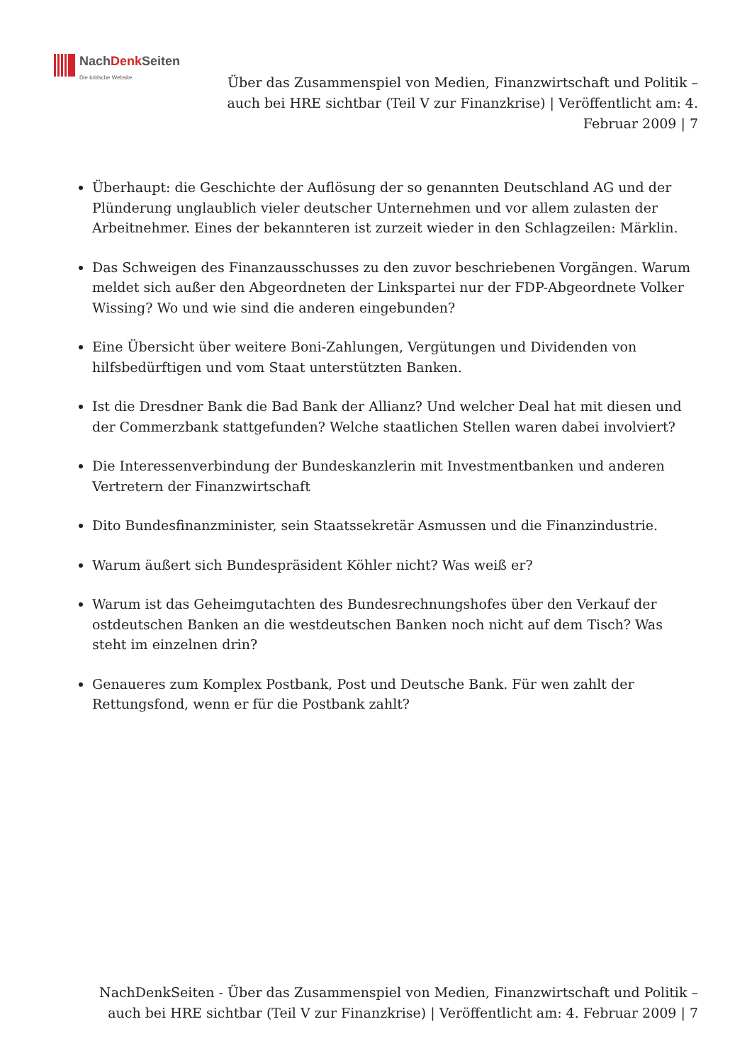NachDenk Seiten
Die kritische Website
Über das Zusammenspiel von Medien, Finanzwirtschaft und Politik – auch bei HRE sichtbar (Teil V zur Finanzkrise) | Veröffentlicht am: 4. Februar 2009 | 7
Überhaupt: die Geschichte der Auflösung der so genannten Deutschland AG und der Plünderung unglaublich vieler deutscher Unternehmen und vor allem zulasten der Arbeitnehmer. Eines der bekannteren ist zurzeit wieder in den Schlagzeilen: Märklin.
Das Schweigen des Finanzausschusses zu den zuvor beschriebenen Vorgängen. Warum meldet sich außer den Abgeordneten der Linkspartei nur der FDP-Abgeordnete Volker Wissing? Wo und wie sind die anderen eingebunden?
Eine Übersicht über weitere Boni-Zahlungen, Vergütungen und Dividenden von hilfsbedürftigen und vom Staat unterstützten Banken.
Ist die Dresdner Bank die Bad Bank der Allianz? Und welcher Deal hat mit diesen und der Commerzbank stattgefunden? Welche staatlichen Stellen waren dabei involviert?
Die Interessenverbindung der Bundeskanzlerin mit Investmentbanken und anderen Vertretern der Finanzwirtschaft
Dito Bundesfinanzminister, sein Staatssekretär Asmussen und die Finanzindustrie.
Warum äußert sich Bundespräsident Köhler nicht? Was weiß er?
Warum ist das Geheimgutachten des Bundesrechnungshofes über den Verkauf der ostdeutschen Banken an die westdeutschen Banken noch nicht auf dem Tisch? Was steht im einzelnen drin?
Genaueres zum Komplex Postbank, Post und Deutsche Bank. Für wen zahlt der Rettungsfond, wenn er für die Postbank zahlt?
NachDenkSeiten - Über das Zusammenspiel von Medien, Finanzwirtschaft und Politik – auch bei HRE sichtbar (Teil V zur Finanzkrise) | Veröffentlicht am: 4. Februar 2009 | 7